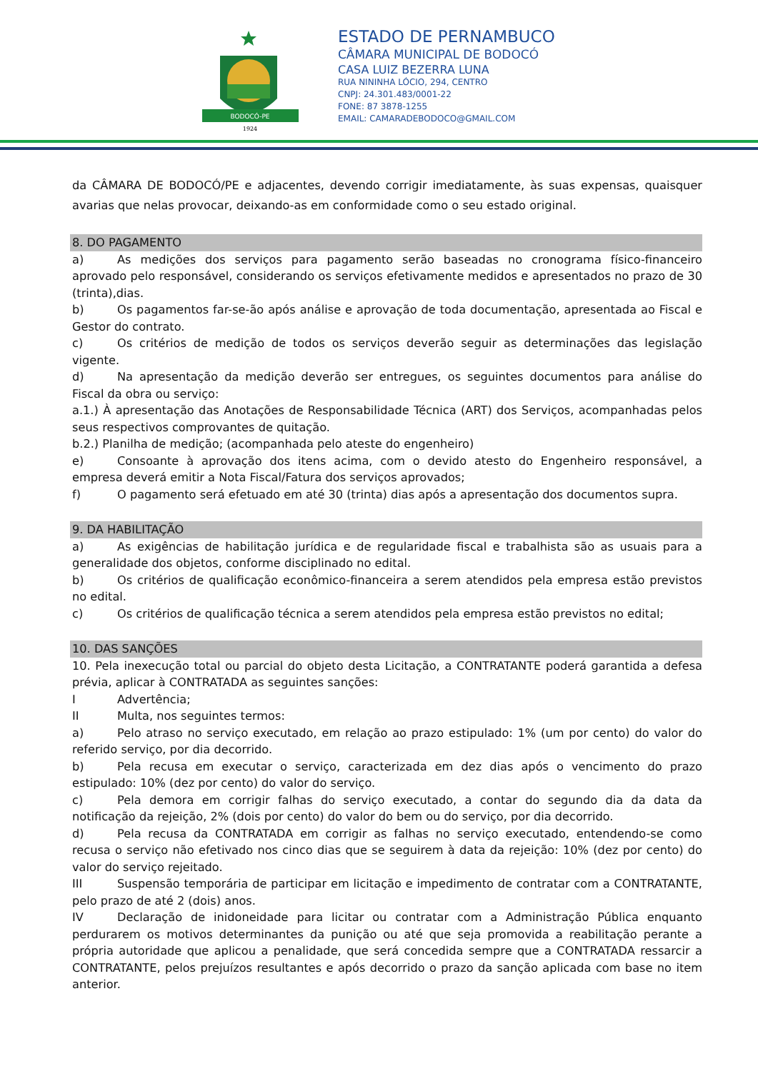BODOCÓ-PE
1924
ESTADO DE PERNAMBUCO
CÂMARA MUNICIPAL DE BODOCÓ
CASA LUIZ BEZERRA LUNA
RUA NININHA LÓCIO, 294, CENTRO
CNPJ: 24.301.483/0001-22
FONE: 87 3878-1255
EMAIL: CAMARADEBODOCO@GMAIL.COM
da CÂMARA DE BODOCÓ/PE e adjacentes, devendo corrigir imediatamente, às suas expensas, quaisquer avarias que nelas provocar, deixando-as em conformidade como o seu estado original.
8. DO PAGAMENTO
a) As medições dos serviços para pagamento serão baseadas no cronograma físico-financeiro aprovado pelo responsável, considerando os serviços efetivamente medidos e apresentados no prazo de 30 (trinta),dias.
b) Os pagamentos far-se-ão após análise e aprovação de toda documentação, apresentada ao Fiscal e Gestor do contrato.
c) Os critérios de medição de todos os serviços deverão seguir as determinações das legislação vigente.
d) Na apresentação da medição deverão ser entregues, os seguintes documentos para análise do Fiscal da obra ou serviço:
a.1.) À apresentação das Anotações de Responsabilidade Técnica (ART) dos Serviços, acompanhadas pelos seus respectivos comprovantes de quitação.
b.2.) Planilha de medição; (acompanhada pelo ateste do engenheiro)
e) Consoante à aprovação dos itens acima, com o devido atesto do Engenheiro responsável, a empresa deverá emitir a Nota Fiscal/Fatura dos serviços aprovados;
f) O pagamento será efetuado em até 30 (trinta) dias após a apresentação dos documentos supra.
9. DA HABILITAÇÃO
a) As exigências de habilitação jurídica e de regularidade fiscal e trabalhista são as usuais para a generalidade dos objetos, conforme disciplinado no edital.
b) Os critérios de qualificação econômico-financeira a serem atendidos pela empresa estão previstos no edital.
c) Os critérios de qualificação técnica a serem atendidos pela empresa estão previstos no edital;
10. DAS SANÇÕES
10. Pela inexecução total ou parcial do objeto desta Licitação, a CONTRATANTE poderá garantida a defesa prévia, aplicar à CONTRATADA as seguintes sanções:
I Advertência;
II Multa, nos seguintes termos:
a) Pelo atraso no serviço executado, em relação ao prazo estipulado: 1% (um por cento) do valor do referido serviço, por dia decorrido.
b) Pela recusa em executar o serviço, caracterizada em dez dias após o vencimento do prazo estipulado: 10% (dez por cento) do valor do serviço.
c) Pela demora em corrigir falhas do serviço executado, a contar do segundo dia da data da notificação da rejeição, 2% (dois por cento) do valor do bem ou do serviço, por dia decorrido.
d) Pela recusa da CONTRATADA em corrigir as falhas no serviço executado, entendendo-se como recusa o serviço não efetivado nos cinco dias que se seguirem à data da rejeição: 10% (dez por cento) do valor do serviço rejeitado.
III Suspensão temporária de participar em licitação e impedimento de contratar com a CONTRATANTE, pelo prazo de até 2 (dois) anos.
IV Declaração de inidoneidade para licitar ou contratar com a Administração Pública enquanto perdurarem os motivos determinantes da punição ou até que seja promovida a reabilitação perante a própria autoridade que aplicou a penalidade, que será concedida sempre que a CONTRATADA ressarcir a CONTRATANTE, pelos prejuízos resultantes e após decorrido o prazo da sanção aplicada com base no item anterior.